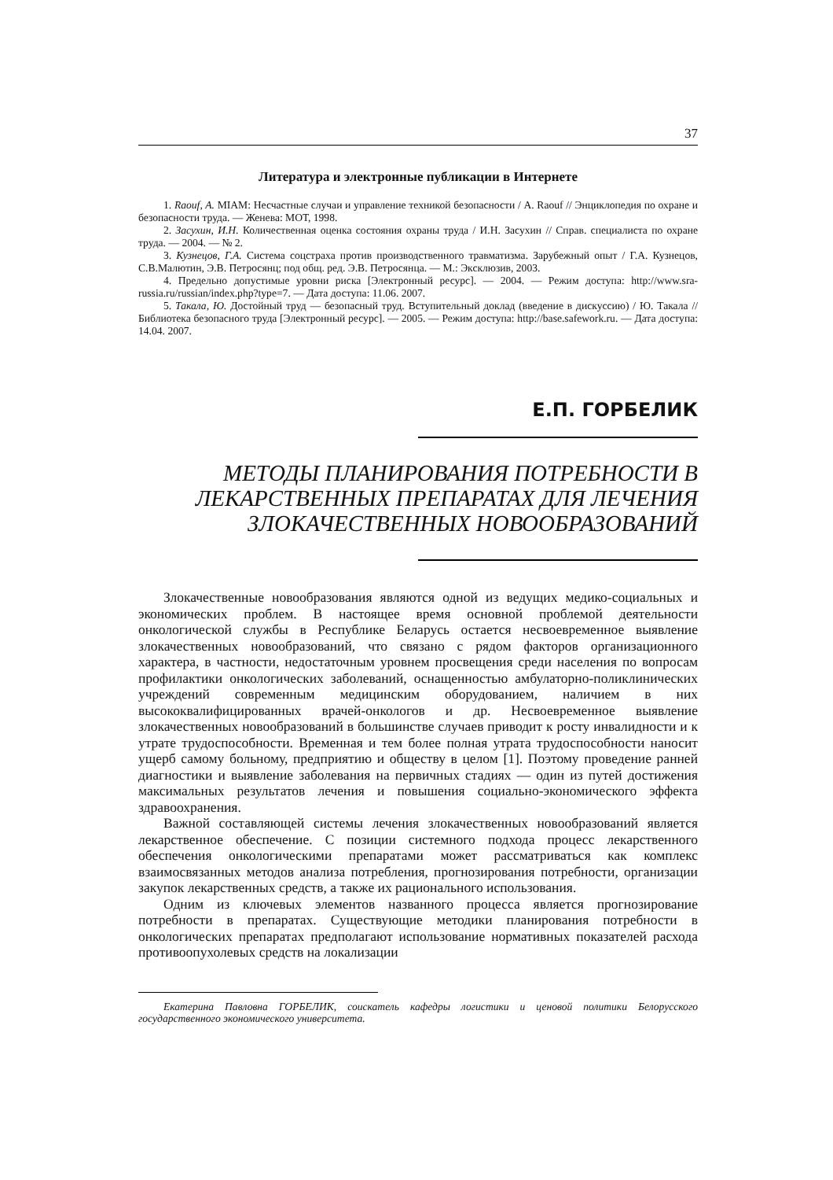37
Литература и электронные публикации в Интернете
1. Raouf, A. MIAM: Несчастные случаи и управление техникой безопасности / A. Raouf // Энциклопедия по охране и безопасности труда. — Женева: МОТ, 1998.
2. Засухин, И.Н. Количественная оценка состояния охраны труда / И.Н. Засухин // Справ. специалиста по охране труда. — 2004. — № 2.
3. Кузнецов, Г.А. Система соцстраха против производственного травматизма. Зарубежный опыт / Г.А. Кузнецов, С.В.Малютин, Э.В. Петросянц; под общ. ред. Э.В. Петросянца. — М.: Эксклюзив, 2003.
4. Предельно допустимые уровни риска [Электронный ресурс]. — 2004. — Режим доступа: http://www.sra-russia.ru/russian/index.php?type=7. — Дата доступа: 11.06. 2007.
5. Такала, Ю. Достойный труд — безопасный труд. Вступительный доклад (введение в дискуссию) / Ю. Такала // Библиотека безопасного труда [Электронный ресурс]. — 2005. — Режим доступа: http://base.safework.ru. — Дата доступа: 14.04. 2007.
Е.П. ГОРБЕЛИК
МЕТОДЫ ПЛАНИРОВАНИЯ ПОТРЕБНОСТИ В
ЛЕКАРСТВЕННЫХ ПРЕПАРАТАХ ДЛЯ ЛЕЧЕНИЯ
ЗЛОКАЧЕСТВЕННЫХ НОВООБРАЗОВАНИЙ
Злокачественные новообразования являются одной из ведущих медико-социальных и экономических проблем. В настоящее время основной проблемой деятельности онкологической службы в Республике Беларусь остается несвоевременное выявление злокачественных новообразований, что связано с рядом факторов организационного характера, в частности, недостаточным уровнем просвещения среди населения по вопросам профилактики онкологических заболеваний, оснащенностью амбулаторно-поликлинических учреждений современным медицинским оборудованием, наличием в них высококвалифицированных врачей-онкологов и др. Несвоевременное выявление злокачественных новообразований в большинстве случаев приводит к росту инвалидности и к утрате трудоспособности. Временная и тем более полная утрата трудоспособности наносит ущерб самому больному, предприятию и обществу в целом [1]. Поэтому проведение ранней диагностики и выявление заболевания на первичных стадиях — один из путей достижения максимальных результатов лечения и повышения социально-экономического эффекта здравоохранения.
Важной составляющей системы лечения злокачественных новообразований является лекарственное обеспечение. С позиции системного подхода процесс лекарственного обеспечения онкологическими препаратами может рассматриваться как комплекс взаимосвязанных методов анализа потребления, прогнозирования потребности, организации закупок лекарственных средств, а также их рационального использования.
Одним из ключевых элементов названного процесса является прогнозирование потребности в препаратах. Существующие методики планирования потребности в онкологических препаратах предполагают использование нормативных показателей расхода противоопухолевых средств на локализации
Екатерина Павловна ГОРБЕЛИК, соискатель кафедры логистики и ценовой политики Белорусского государственного экономического университета.